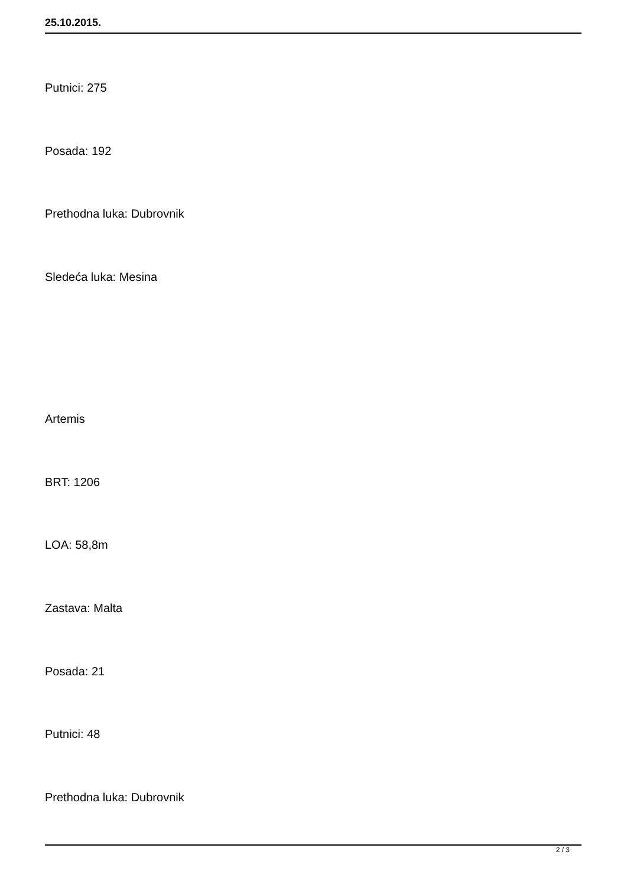25.10.2015.
Putnici: 275
Posada: 192
Prethodna luka: Dubrovnik
Sledeća luka: Mesina
Artemis
BRT: 1206
LOA: 58,8m
Zastava: Malta
Posada: 21
Putnici: 48
Prethodna luka: Dubrovnik
2 / 3